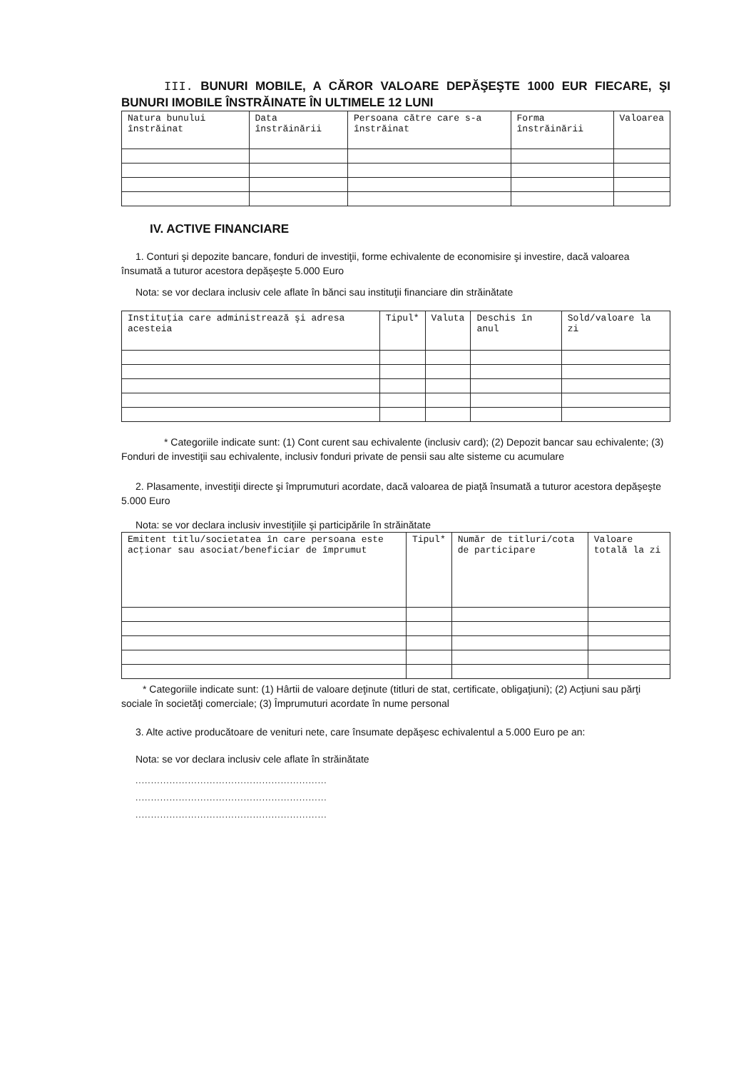III. BUNURI MOBILE, A CĂROR VALOARE DEPĂŞEŞTE 1000 EUR FIECARE, ŞI BUNURI IMOBILE ÎNSTRĂINATE ÎN ULTIMELE 12 LUNI
| Natura bunului înstrăinat | Data înstrăinării | Persoana către care s-a înstrăinat | Forma înstrăinării | Valoarea |
| --- | --- | --- | --- | --- |
IV. ACTIVE FINANCIARE
1. Conturi şi depozite bancare, fonduri de investiţii, forme echivalente de economisire şi investire, dacă valoarea însumată a tuturor acestora depăşeşte 5.000 Euro
Nota: se vor declara inclusiv cele aflate în bănci sau instituţii financiare din străinătate
| Instituţia care administrează şi adresa acesteia | Tipul* | Valuta | Deschis în anul | Sold/valoare la zi |
| --- | --- | --- | --- | --- |
* Categoriile indicate sunt: (1) Cont curent sau echivalente (inclusiv card); (2) Depozit bancar sau echivalente; (3) Fonduri de investiţii sau echivalente, inclusiv fonduri private de pensii sau alte sisteme cu acumulare
2. Plasamente, investiţii directe şi împrumuturi acordate, dacă valoarea de piaţă însumată a tuturor acestora depăşeşte 5.000 Euro
Nota: se vor declara inclusiv investiţiile şi participările în străinătate
| Emitent titlu/societatea în care persoana este acţionar sau asociat/beneficiar de împrumut | Tipul* | Număr de titluri/cota de participare | Valoare totală la zi |
| --- | --- | --- | --- |
* Categoriile indicate sunt: (1) Hârtii de valoare deţinute (titluri de stat, certificate, obligaţiuni); (2) Acţiuni sau părţi sociale în societăţi comerciale; (3) Împrumuturi acordate în nume personal
3. Alte active producătoare de venituri nete, care însumate depăşesc echivalentul a 5.000 Euro pe an:
Nota: se vor declara inclusiv cele aflate în străinătate
..............................................................
..............................................................
..............................................................